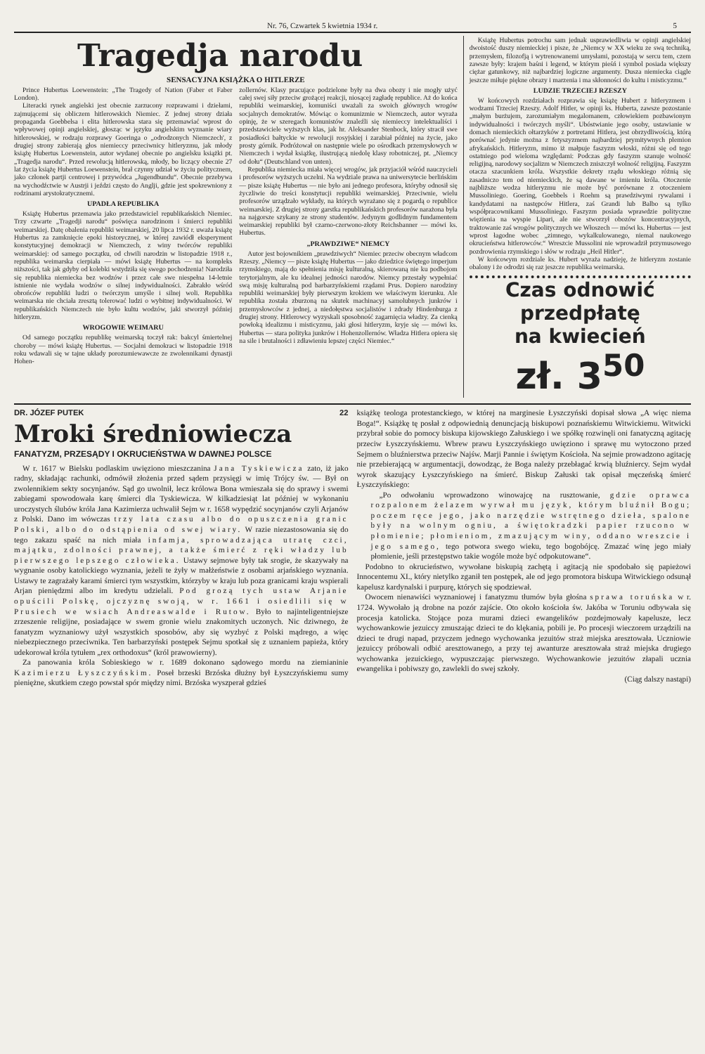Nr. 76, Czwartek 5 kwietnia 1934 r. 5
Tragedja narodu
SENSACYJNA KSIĄŻKA O HITLERZE
Prince Hubertus Loewenstein: „The Tragedy of Nation (Faber et Faber London).
Literacki rynek angielski jest obecnie zarzucony rozprawami i dziełami, zajmującemi się obliczem hitlerowskich Niemiec. Z jednej strony działa propaganda Goebbelsa i elita hitlerowska stara się przemawiać wprost do wpływowej opinji angielskiej, głosząc w języku angielskim wyznanie wiary hitlerowskiej, w rodzaju rozprawy Goeringa o „odrodzonych Niemczech', z drugiej strony zabierają głos niemieccy przeciwnicy hitleryzmu, jak młody książę Hubertus Loewenstein, autor wydanej obecnie po angielsku książki pt. „Tragedja narodu“. Przed rewolucją hitlerowską, młody, bo liczący obecnie 27 lat życia książę Hubertus Loewenstein, brał czynny udział w życiu politycznem, jako członek partji centrowej i przywódca „Jugendbundu“. Obecnie przebywa na wychodźctwie w Austrji i jeździ często do Anglji, gdzie jest spokrewniony z rodzinami arystokratycznemi.
UPADŁA REPUBLIKA
Książę Hubertus przemawia jako przedstawiciel republikańskich Niemiec. Trzy czwarte „Tragedji narodu“ poświęca narodzinom i śmierci republiki weimarskiej. Datę obalenia republiki weimarskiej, 20 lipca 1932 r. uważa książę Hubertus za zamknięcie epoki historycznej, w której zawiódł eksperyment konstytucyjnej demokracji w Niemczech, z winy twórców republiki weimarskiej: od samego początku, od chwili narodzin w listopadzie 1918 r., republika weimarska cierpiała — mówi książę Hubertus — na kompleks niższości, tak jak gdyby od kolebki wstydziła się swego pochodzenia! Narodziła się republika niemiecka bez wodzów i przez całe swe niespełna 14-letnie istnienie nie wydała wodzów o silnej indywidualności. Zabrakło wśród obrońców republiki ludzi o twórczym umyśle i silnej woli. Republika weimarska nie chciała zresztą tolerować ludzi o wybitnej indywidualności. W republikańskich Niemczech nie było kultu wodzów, jaki stworzył później hitleryzm.
WROGOWIE WEIMARU
Od samego początku republikę weimarską toczył rak: bakcyl śmiertelnej choroby — mówi książę Hubertus. — Socjalni demokraci w listopadzie 1918 roku wdawali się w tajne układy porozumiewawcze ze zwolennikami dynastji Hohen-
zollernów. Klasy pracujące podzielone były na dwa obozy i nie mogły użyć całej swej siły przeciw grożącej reakcji, niosącej zagładę republice. Aż do końca republiki weimarskiej, komuniści uważali za swoich głównych wrogów socjalnych demokratów. Mówiąc o komunizmie w Niemczech, autor wyraża opinję, że w szeregach komunistów znaleźli się niemieccy intelektualiści i przedstawiciele wyższych klas, jak hr. Aleksander Stenbock, który stracił swe posiadłości bałtyckie w rewolucji rosyjskiej i zarabiał później na życie, jako prosty górnik. Podróżował on następnie wiele po ośrodkach przemysłowych w Niemczech i wydał książkę, ilustrującą niedolę klasy robotniczej, pt. „Niemcy od dołu“ (Deutschland von unten).
Republika niemiecka miała więcej wrogów, jak przyjaciół wśród nauczycieli i profesorów wyższych uczelni. Na wydziale prawa na uniwersytecie berlińskim — pisze książę Hubertus — nie było ani jednego profesora, któryby odnosił się życzliwie do treści konstytucji republiki weimarskiej. Przeciwnie, wielu profesorów urządzało wykłady, na których wyrażano się z pogardą o republice weimarskiej. Z drugiej strony garstka republikańskich profesorów narażona była na najgorsze szykany ze strony studentów. Jedynym godlidnym fundamentem weimarskiej republiki był czarno-czerwono-złoty Reichsbanner — mówi ks. Hubertus.
„PRAWDZIWE“ NIEMCY
Autor jest bojownikiem „prawdziwych“ Niemiec przeciw obecnym władcom Rzeszy. „Niemcy — pisze książę Hubertus — jako dziedzice świętego imperjum rzymskiego, mają do spełnienia misję kulturalną, skierowaną nie ku podbojom terytorjalnym, ale ku idealnej jedności narodów. Niemcy przestały wypełniać swą misję kulturalną pod barbarzyńskiemi rządami Prus. Dopiero narodziny republiki weimarskiej były pierwszym krokiem we właściwym kierunku. Ale republika została zburzoną na skutek machinacyj samolubnych junkrów i przemysłowców z jednej, a niedołęstwa socjalistów i zdrady Hindenburga z drugiej strony. Hitlerowcy wyzyskali sposobność zagarnięcia władzy. Za cienką powłoką idealizmu i misticyzmu, jaki głosi hitleryzm, kryje się — mówi ks. Hubertus — stara polityka junkrów i Hohenzollernów. Władza Hitlera opiera się na sile i brutalności i zdławieniu lepszej części Niemiec.“
Książę Hubertus potrochu sam jednak usprawiedliwia w opinji angielskiej dwoistość duszy niemieckiej i pisze, że „Niemcy w XX wieku ze swą techniką, przemysłem, filozofją i wytrenowanemi umysłami, pozostają w sercu tem, czem zawsze były: krajem baśni i legend, w którym pieśń i symbol posiada większy ciężar gatunkowy, niż najbardziej logiczne argumenty. Dusza niemiecka ciągle jeszcze miłuje piękne obrazy i marzenia i ma skłonności do kultu i misticyzmu.“
LUDZIE TRZECIEJ RZESZY
W końcowych rozdziałach rozprawia się książę Hubert z hitleryzmem i wodzami Trzeciej Rzeszy. Adolf Hitler, w opinji ks. Huberta, zawsze pozostanie „małym burżujem, zarozumiałym megalomanem, człowiekiem pozbawionym indywidualności i twórczych myśli“. Ubóstwianie jego osoby, ustawianie w domach niemieckich ołtarzyków z portretami Hitlera, jest obrzydliwością, którą porównać jedynie można z fetyszyzmem najbardziej prymitywnych plemion afrykańskich. Hitleryzm, mimo iż małpuje faszyzm włoski, różni się od tego ostatniego pod wieloma względami: Podczas gdy faszyzm szanuje wolność religijną, narodowy socjalizm w Niemczech zniszczył wolność religijną. Faszyzm otacza szacunkiem króla. Wszystkie dekrety rządu włoskiego różnią się zasadniczo tem od niemieckich, że są dawane w imieniu króla. Otoczenie najbliższe wodza hitleryzmu nie może być porównane z otoczeniem Mussoliniego. Goering, Goebbels i Roehm są prawdziwymi rywalami i kandydatami na następców Hitlera, zaś Grandi lub Balbo są tylko współpracownikami Mussoliniego. Faszyzm posiada wprawdzie polityczne więzienia na wyspie Lipari, ale nie stworzył obozów koncentracyjnych, traktowanie zaś wrogów politycznych we Włoszech — mówi ks. Hubertus — jest wprost łagodne wobec „zimnego, wykalkulowanego, niemal naukowego okrucieństwa hitlerowców.“ Wreszcie Mussolini nie wprowadził przymusowego pozdrowienia rzymskiego i słów w rodzaju „Heil Hitler“.
W końcowym rozdziale ks. Hubert wyraża nadzieję, że hitleryzm zostanie obalony i że odrodzi się raz jeszcze republika weimarska.
Czas odnowić przedpłatę
na kwiecień
zł. 3<sup>50</sup>
DR. JÓZEF PUTEK 22
Mroki średniowiecza
FANATYZM, PRZESĄDY I OKRUCIEŃSTWA W DAWNEJ POLSCE
W r. 1617 w Bielsku podlaskim uwięziono mieszczanina Jana Tyskiewicza zato, iż jako radny, składając rachunki, odmówił złożenia przed sądem przysięgi w imię Trójcy św. — Był on zwolennikiem sekty socynjanów. Sąd go uwolnił, lecz królowa Bona wmieszała się do sprawy i swemi zabiegami spowodowała karę śmierci dla Tyskiewicza. W kilkadziesiąt lat później w wykonaniu uroczystych ślubów króla Jana Kazimierza uchwalił Sejm w r. 1658 wypędzić socynjanów czyli Arjanów z Polski. Dano im wówczas trzy lata czasu albo do opuszczenia granic Polski, albo do odstąpienia od swej wiary. W razie niezastosowania się do tego zakazu spaść na nich miała infamja, sprowadzająca utratę czci, majątku, zdolności prawnej, a także śmierć z ręki władzy lub pierwszego lepszego człowieka. Ustawy sejmowe były tak srogie, że skazywały na wygnanie osoby katolickiego wyznania, jeżeli te żyły w małżeństwie z osobami arjańskiego wyznania. Ustawy te zagrażały karami śmierci tym wszystkim, którzyby w kraju lub poza granicami kraju wspierali Arjan pieniędzmi albo im kredytu udzielali. Pod grozą tych ustaw Arjanie opuścili Polskę, ojczyznę swoją, w r. 1661 i osiedlili się w Prusiech we wsiach Andreaswalde i Rutow. Było to najinteligentniejsze zrzeszenie religijne, posiadające w swem gronie wielu znakomitych uczonych. Nic dziwnego, że fanatyzm wyznaniowy użył wszystkich sposobów, aby się wyzbyć z Polski mądrego, a więc niebezpiecznego przeciwnika. Ten barbarzyński postępek Sejmu spotkał się z uznaniem papieża, który udekorował króla tytułem „rex orthodoxus“ (król prawowierny).
Za panowania króla Sobieskiego w r. 1689 dokonano sądowego mordu na ziemianinie Kazimierzu Łyszczyńskim. Poseł brzeski Brzóska dłużny był Łyszczyńskiemu sumy pieniężne, skutkiem czego powstał spór między nimi. Brzóska wyszperał gdzieś
książkę teologa protestanckiego, w której na marginesie Łyszczyński dopisał słowa „A więc niema Boga!“. Książkę tę posłał z odpowiednią denuncjacją biskupowi poznańskiemu Witwickiemu. Witwicki przybrał sobie do pomocy biskupa kijowskiego Załuskiego i we spółkę rozwinęli oni fanatyczną agitację przeciw Łyszczyńskiemu. Wbrew prawu Łyszczyńskiego uwięziono i sprawę mu wytoczono przed Sejmem o bluźnierstwa przeciw Najśw. Marji Pannie i świętym Kościoła. Na sejmie prowadzono agitację nie przebierającą w argumentacji, dowodząc, że Boga należy przebłagać krwią bluźniercy. Sejm wydał wyrok skazujący Łyszczyńskiego na śmierć. Biskup Załuski tak opisał męczeńską śmierć Łyszczyńskiego:
„Po odwołaniu wprowadzono winowajcę na rusztowanie, gdzie oprawca rozpalonem żelazem wyrwał mu język, którym bluźnił Bogu; poczem ręce jego, jako narzędzie wstrętnego dzieła, spalone były na wolnym ogniu, a świętokradzki papier rzucono w płomienie; płomieniom, zmazującym winy, oddano wreszcie i jego samego, tego potwora swego wieku, tego bogobójcę. Zmazać winę jego miały płomienie, jeśli przestępstwo takie wogóle może być odpokutowane“.
Podobno to okrucieństwo, wywołane biskupią zachętą i agitacją nie spodobało się papieżowi Innocentemu XI., który nietylko zganił ten postępek, ale od jego promotora biskupa Witwickiego odsunął kapelusz kardynalski i purpurę, których się spodziewał.
Owocem nienawiści wyznaniowej i fanatyzmu tłumów była głośna sprawa toruńska w r. 1724. Wywołało ją drobne na pozór zajście. Oto około kościoła św. Jakóba w Toruniu odbywała się procesja katolicka. Stojące poza murami dzieci ewangelików pozdejmowały kapelusze, lecz wychowankowie jezuiccy zmuszając dzieci te do klękania, pobili je. Po procesji wieczorem urządzili na dzieci te drugi napad, przyczem jednego wychowanka jezuitów straż miejska aresztowała. Uczniowie jezuiccy próbowali odbić aresztowanego, a przy tej awanturze aresztowała straż miejska drugiego wychowanka jezuickiego, wypuszczając pierwszego. Wychowankowie jezuitów złapali ucznia ewangelika i pobiwszy go, zawlekli do swej szkoły.
(Ciąg dalszy nastąpi)